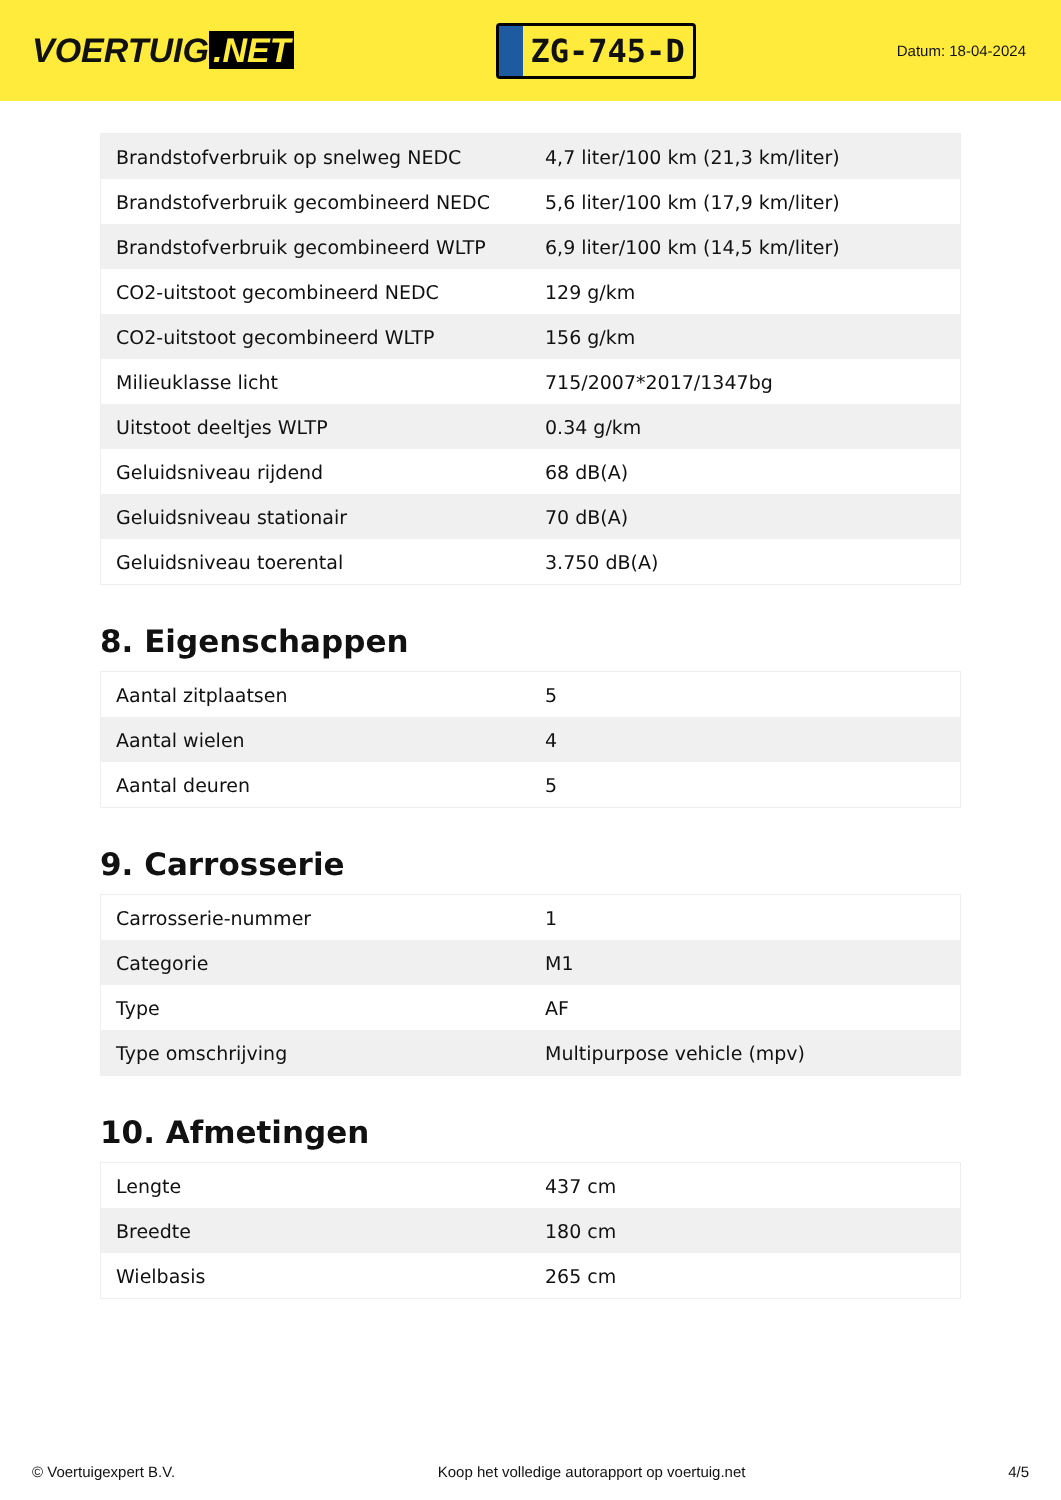VOERTUIG.NET
ZG-745-D
Datum: 18-04-2024
| Brandstofverbruik op snelweg NEDC | 4,7 liter/100 km (21,3 km/liter) |
| Brandstofverbruik gecombineerd NEDC | 5,6 liter/100 km (17,9 km/liter) |
| Brandstofverbruik gecombineerd WLTP | 6,9 liter/100 km (14,5 km/liter) |
| CO2-uitstoot gecombineerd NEDC | 129 g/km |
| CO2-uitstoot gecombineerd WLTP | 156 g/km |
| Milieuklasse licht | 715/2007*2017/1347bg |
| Uitstoot deeltjes WLTP | 0.34 g/km |
| Geluidsniveau rijdend | 68 dB(A) |
| Geluidsniveau stationair | 70 dB(A) |
| Geluidsniveau toerental | 3.750 dB(A) |
8. Eigenschappen
| Aantal zitplaatsen | 5 |
| Aantal wielen | 4 |
| Aantal deuren | 5 |
9. Carrosserie
| Carrosserie-nummer | 1 |
| Categorie | M1 |
| Type | AF |
| Type omschrijving | Multipurpose vehicle (mpv) |
10. Afmetingen
| Lengte | 437 cm |
| Breedte | 180 cm |
| Wielbasis | 265 cm |
© Voertuigexpert B.V. Koop het volledige autorapport op voertuig.net 4/5